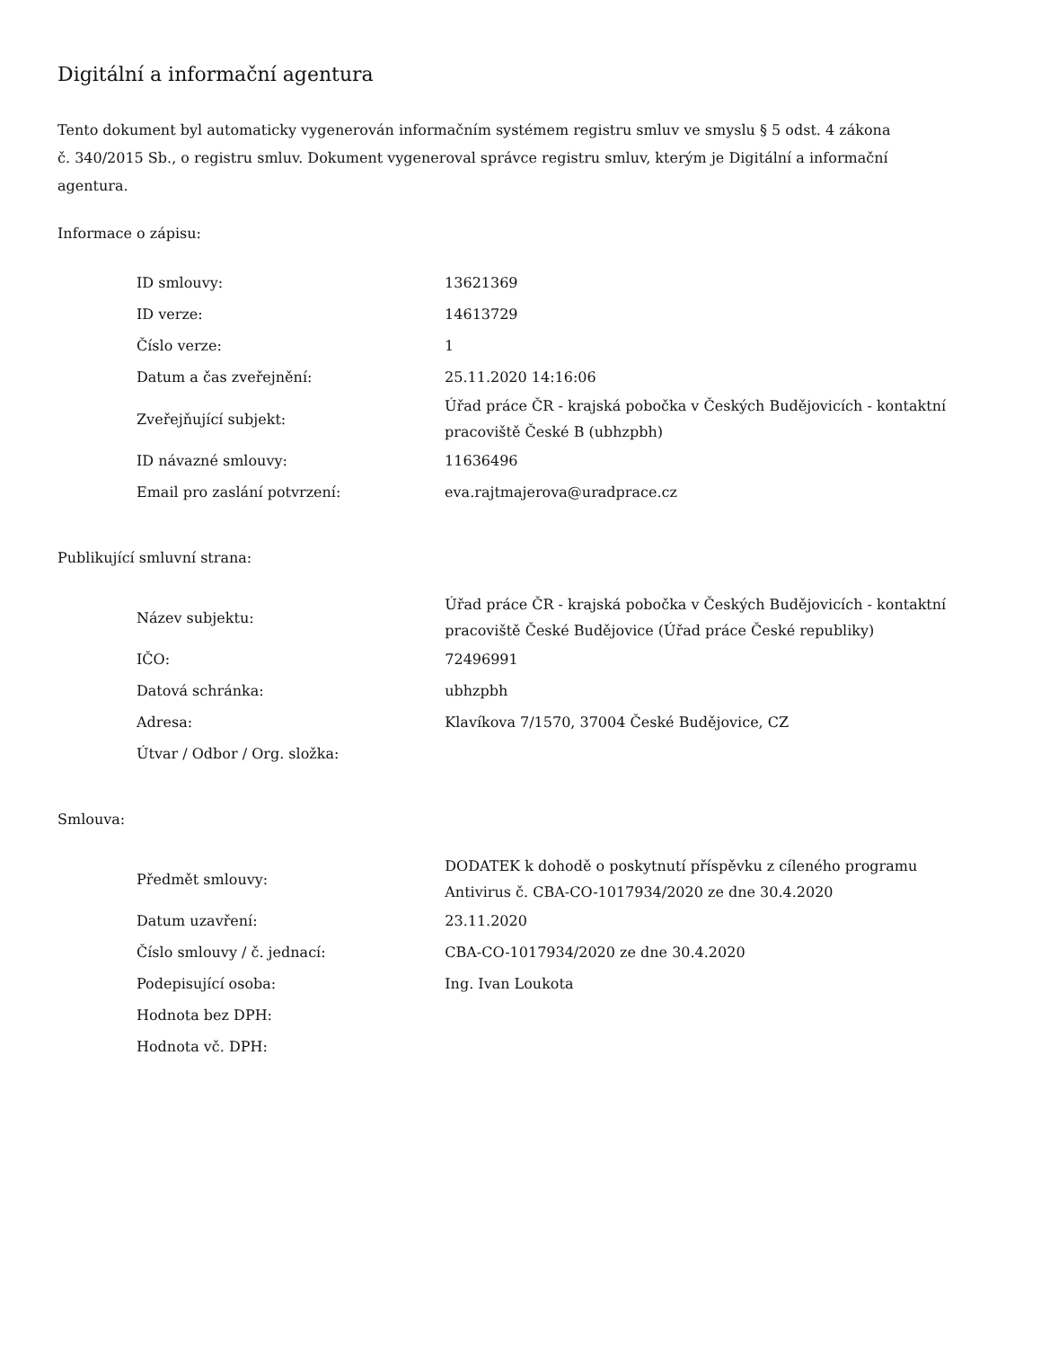Digitální a informační agentura
Tento dokument byl automaticky vygenerován informačním systémem registru smluv ve smyslu § 5 odst. 4 zákona
č. 340/2015 Sb., o registru smluv. Dokument vygeneroval správce registru smluv, kterým je Digitální a informační agentura.
Informace o zápisu:
| ID smlouvy: | 13621369 |
| ID verze: | 14613729 |
| Číslo verze: | 1 |
| Datum a čas zveřejnění: | 25.11.2020 14:16:06 |
| Zveřejňující subjekt: | Úřad práce ČR - krajská pobočka v Českých Budějovicích - kontaktní pracoviště České B (ubhzpbh) |
| ID návazné smlouvy: | 11636496 |
| Email pro zaslání potvrzení: | eva.rajtmajerova@uradprace.cz |
Publikující smluvní strana:
| Název subjektu: | Úřad práce ČR - krajská pobočka v Českých Budějovicích - kontaktní pracoviště České Budějovice (Úřad práce České republiky) |
| IČO: | 72496991 |
| Datová schránka: | ubhzpbh |
| Adresa: | Klavíkova 7/1570, 37004 České Budějovice, CZ |
| Útvar / Odbor / Org. složka: | |
Smlouva:
| Předmět smlouvy: | DODATEK k dohodě o poskytnutí příspěvku z cíleného programu Antivirus č. CBA-CO-1017934/2020 ze dne 30.4.2020 |
| Datum uzavření: | 23.11.2020 |
| Číslo smlouvy / č. jednací: | CBA-CO-1017934/2020 ze dne 30.4.2020 |
| Podepisující osoba: | Ing. Ivan Loukota |
| Hodnota bez DPH: | |
| Hodnota vč. DPH: | |